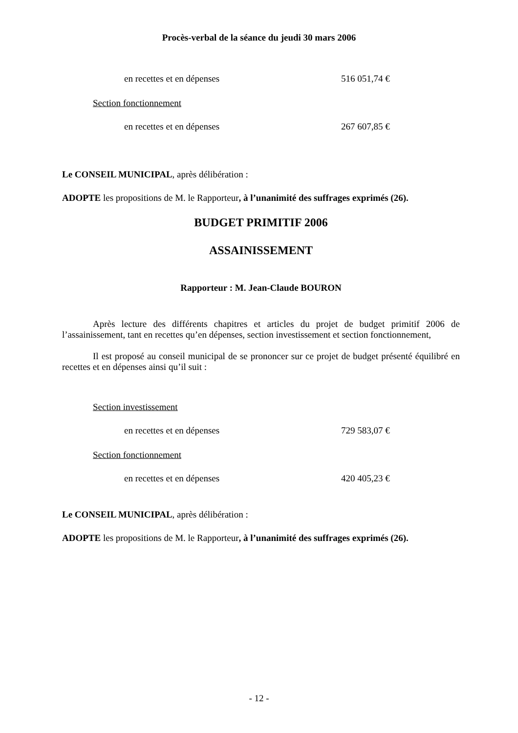Procès-verbal de la séance du jeudi 30 mars 2006
en recettes et en dépenses 516 051,74 €
Section fonctionnement
en recettes et en dépenses 267 607,85 €
Le CONSEIL MUNICIPAL, après délibération :
ADOPTE les propositions de M. le Rapporteur, à l’unanimité des suffrages exprimés (26).
BUDGET PRIMITIF 2006
ASSAINISSEMENT
Rapporteur : M. Jean-Claude BOURON
Après lecture des différents chapitres et articles du projet de budget primitif 2006 de l’assainissement, tant en recettes qu’en dépenses, section investissement et section fonctionnement,
Il est proposé au conseil municipal de se prononcer sur ce projet de budget présenté équilibré en recettes et en dépenses ainsi qu’il suit :
Section investissement
en recettes et en dépenses 729 583,07 €
Section fonctionnement
en recettes et en dépenses 420 405,23 €
Le CONSEIL MUNICIPAL, après délibération :
ADOPTE les propositions de M. le Rapporteur, à l’unanimité des suffrages exprimés (26).
- 12 -